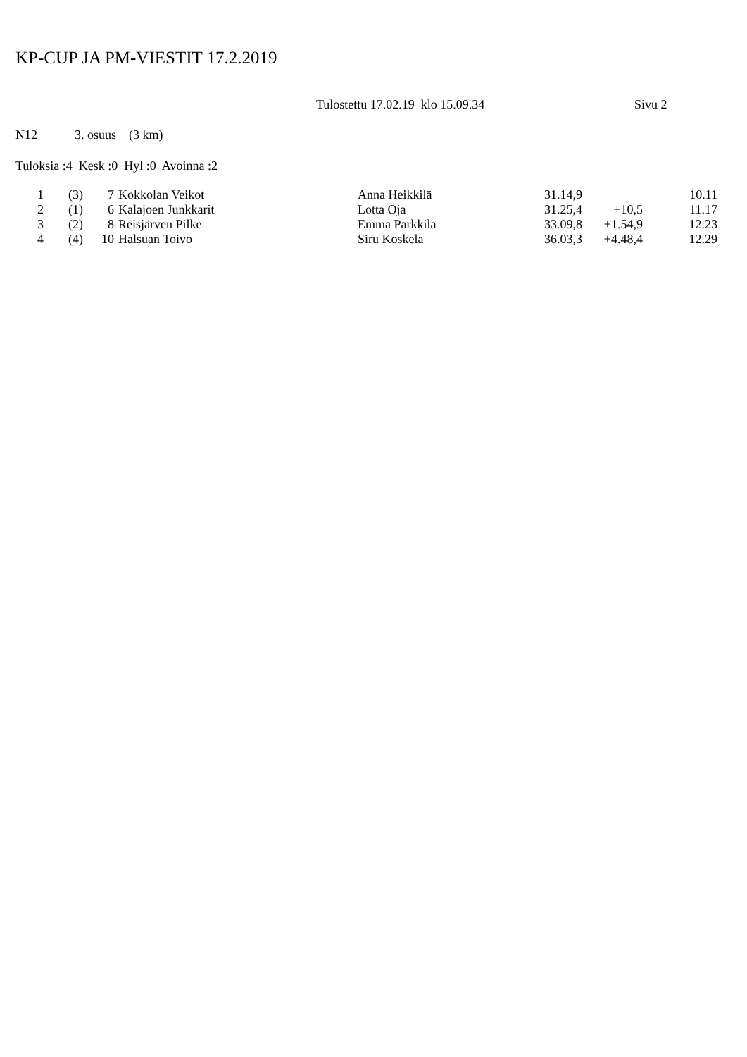KP-CUP JA PM-VIESTIT 17.2.2019
Tulostettu 17.02.19 klo 15.09.34 Sivu 2
N12 3. osuus (3 km)
Tuloksia :4 Kesk :0 Hyl :0 Avoinna :2
| 1 | (3) | 7 | Kokkolan Veikot | Anna Heikkilä | 31.14,9 | | 10.11 |
| 2 | (1) | 6 | Kalajoen Junkkarit | Lotta Oja | 31.25,4 | +10,5 | 11.17 |
| 3 | (2) | 8 | Reisjärven Pilke | Emma Parkkila | 33.09,8 | +1.54,9 | 12.23 |
| 4 | (4) | 10 | Halsuan Toivo | Siru Koskela | 36.03,3 | +4.48,4 | 12.29 |